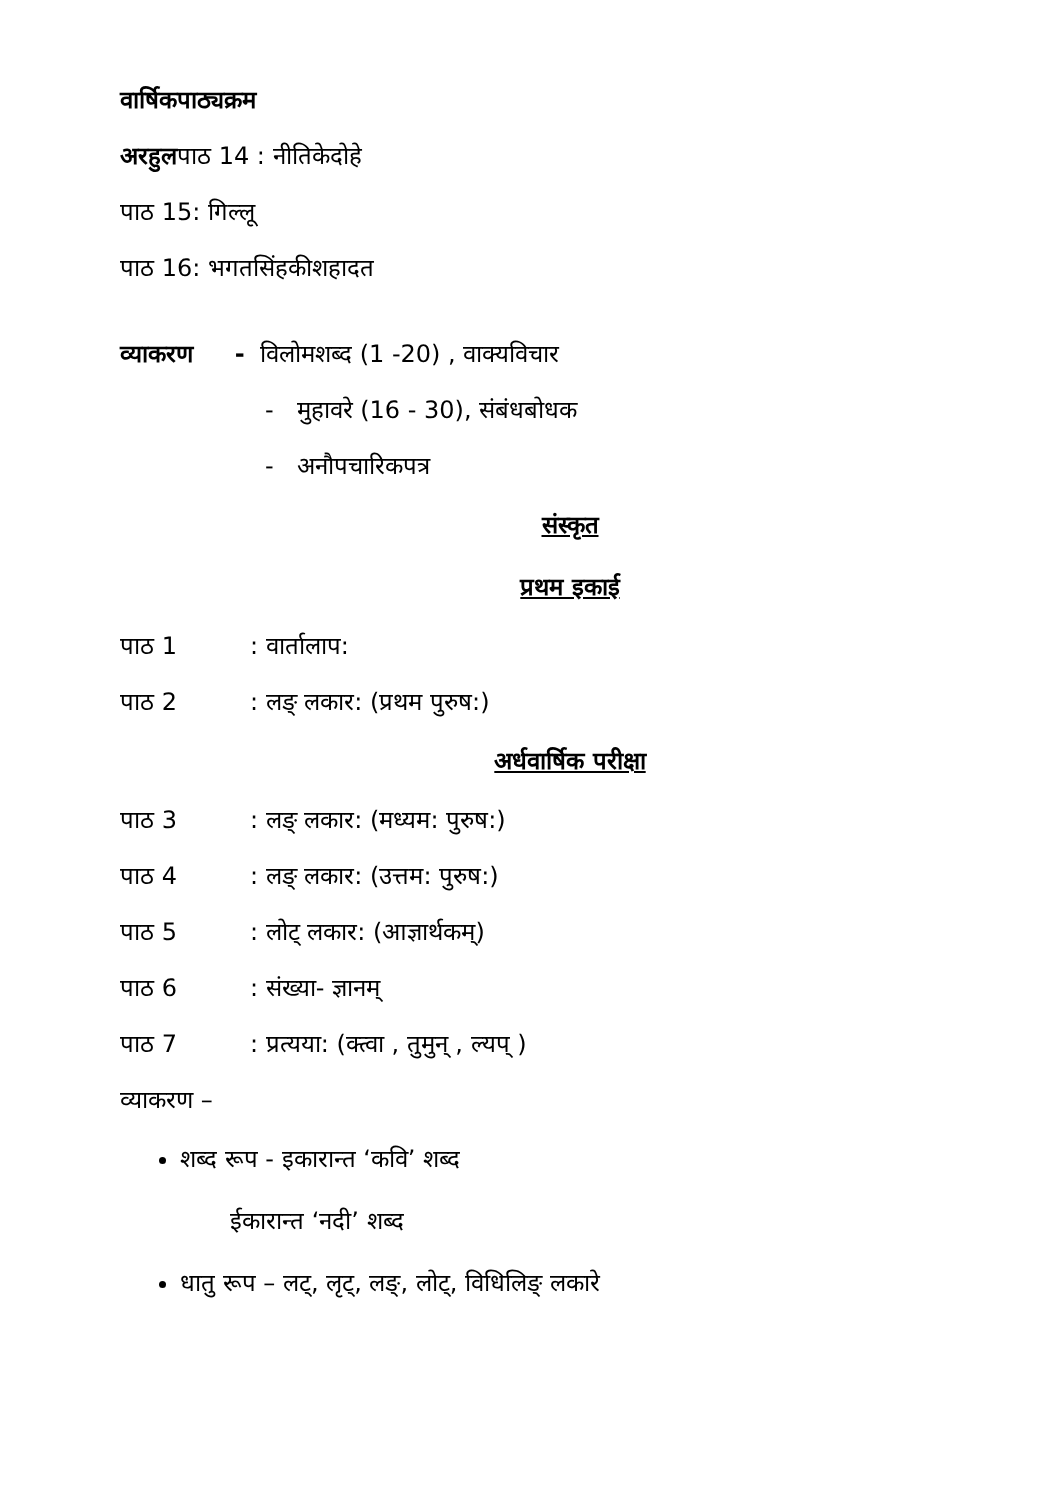वार्षिकपाठ्यक्रम
अरहुलपाठ 14 : नीतिकेदोहे
पाठ 15: गिल्लू
पाठ 16: भगतसिंहकीशहादत
व्याकरण - विलोमशब्द (1 -20) , वाक्यविचार
- मुहावरे (16 - 30), संबंधबोधक
- अनौपचारिकपत्र
संस्कृत
प्रथम इकाई
पाठ 1: वार्तालाप:
पाठ 2: लङ् लकार: (प्रथम पुरुष:)
अर्धवार्षिक परीक्षा
पाठ 3: लङ् लकार: (मध्यम: पुरुष:)
पाठ 4: लङ् लकार: (उत्तम: पुरुष:)
पाठ 5: लोट् लकार: (आज्ञार्थकम्)
पाठ 6: संख्या- ज्ञानम्
पाठ 7: प्रत्यया: (क्त्वा , तुमुन् , ल्यप् )
व्याकरण –
शब्द रूप - इकारान्त ‘कवि’ शब्द
ईकारान्त ‘नदी’ शब्द
धातु रूप – लट्, लृट्, लङ्, लोट्, विधिलिङ् लकारे